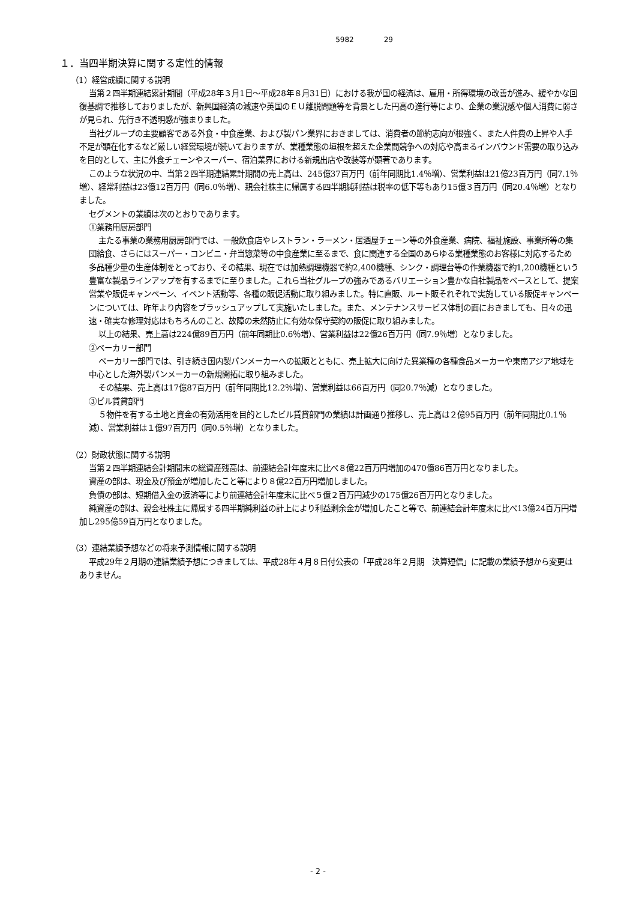5982 29
１．当四半期決算に関する定性的情報
（1）経営成績に関する説明
当第２四半期連結累計期間（平成28年３月1日～平成28年８月31日）における我が国の経済は、雇用・所得環境の改善が進み、緩やかな回復基調で推移しておりましたが、新興国経済の減速や英国のＥＵ離脱問題等を背景とした円高の進行等により、企業の業況感や個人消費に弱さが見られ、先行き不透明感が強まりました。
当社グループの主要顧客である外食・中食産業、および製パン業界におきましては、消費者の節約志向が根強く、また人件費の上昇や人手不足が顕在化するなど厳しい経営環境が続いておりますが、業種業態の垣根を超えた企業間競争への対応や高まるインバウンド需要の取り込みを目的として、主に外食チェーンやスーパー、宿泊業界における新規出店や改装等が顕著であります。
このような状況の中、当第２四半期連結累計期間の売上高は、245億37百万円（前年同期比1.4％増）、営業利益は21億23百万円（同7.1％増）、経常利益は23億12百万円（同6.0％増）、親会社株主に帰属する四半期純利益は税率の低下等もあり15億３百万円（同20.4％増）となりました。
セグメントの業績は次のとおりであります。
①業務用厨房部門
主たる事業の業務用厨房部門では、一般飲食店やレストラン・ラーメン・居酒屋チェーン等の外食産業、病院、福祉施設、事業所等の集団給食、さらにはスーパー・コンビニ・弁当惣菜等の中食産業に至るまで、食に関連する全国のあらゆる業種業態のお客様に対応するため多品種少量の生産体制をとっており、その結果、現在では加熱調理機器で約2,400機種、シンク・調理台等の作業機器で約1,200機種という豊富な製品ラインアップを有するまでに至りました。これら当社グループの強みであるバリエーション豊かな自社製品をベースとして、提案営業や販促キャンペーン、イベント活動等、各種の販促活動に取り組みました。特に直販、ルート販それぞれで実施している販促キャンペーンについては、昨年より内容をブラッシュアップして実施いたしました。また、メンテナンスサービス体制の面におきましても、日々の迅速・確実な修理対応はもちろんのこと、故障の未然防止に有効な保守契約の販促に取り組みました。
以上の結果、売上高は224億89百万円（前年同期比0.6％増）、営業利益は22億26百万円（同7.9％増）となりました。
②ベーカリー部門
ベーカリー部門では、引き続き国内製パンメーカーへの拡販とともに、売上拡大に向けた異業種の各種食品メーカーや東南アジア地域を中心とした海外製パンメーカーの新規開拓に取り組みました。
その結果、売上高は17億87百万円（前年同期比12.2％増）、営業利益は66百万円（同20.7％減）となりました。
③ビル賃貸部門
５物件を有する土地と資金の有効活用を目的としたビル賃貸部門の業績は計画通り推移し、売上高は２億95百万円（前年同期比0.1％減）、営業利益は１億97百万円（同0.5％増）となりました。
（2）財政状態に関する説明
当第２四半期連結会計期間末の総資産残高は、前連結会計年度末に比べ８億22百万円増加の470億86百万円となりました。
資産の部は、現金及び預金が増加したこと等により８億22百万円増加しました。
負債の部は、短期借入金の返済等により前連結会計年度末に比べ５億２百万円減少の175億26百万円となりました。
純資産の部は、親会社株主に帰属する四半期純利益の計上により利益剰余金が増加したこと等で、前連結会計年度末に比べ13億24百万円増加し295億59百万円となりました。
（3）連結業績予想などの将来予測情報に関する説明
平成29年２月期の連結業績予想につきましては、平成28年４月８日付公表の「平成28年２月期　決算短信」に記載の業績予想から変更はありません。
- 2 -